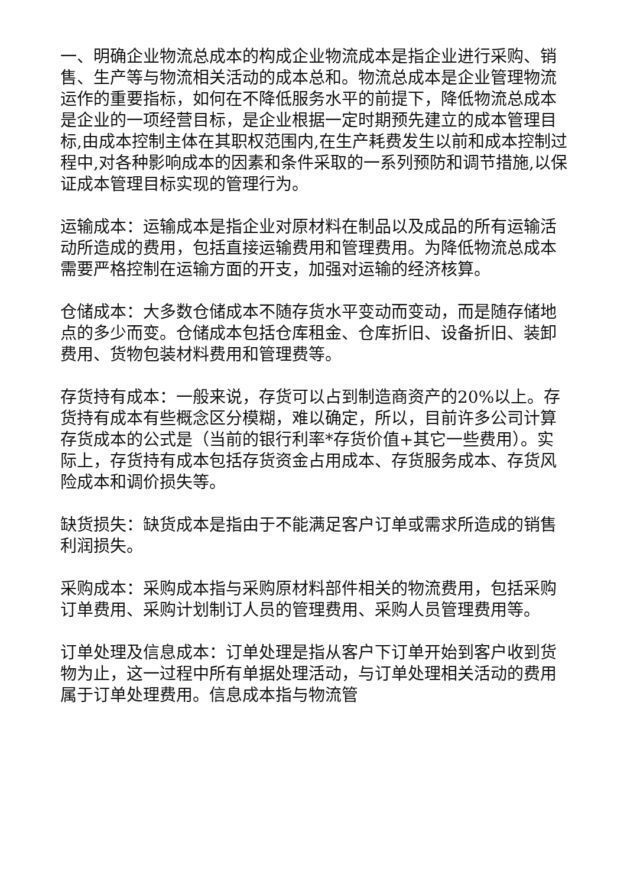一、明确企业物流总成本的构成企业物流成本是指企业进行采购、销售、生产等与物流相关活动的成本总和。物流总成本是企业管理物流运作的重要指标，如何在不降低服务水平的前提下，降低物流总成本是企业的一项经营目标，是企业根据一定时期预先建立的成本管理目标,由成本控制主体在其职权范围内,在生产耗费发生以前和成本控制过程中,对各种影响成本的因素和条件采取的一系列预防和调节措施,以保证成本管理目标实现的管理行为。
运输成本：运输成本是指企业对原材料在制品以及成品的所有运输活动所造成的费用，包括直接运输费用和管理费用。为降低物流总成本需要严格控制在运输方面的开支，加强对运输的经济核算。
仓储成本：大多数仓储成本不随存货水平变动而变动，而是随存储地点的多少而变。仓储成本包括仓库租金、仓库折旧、设备折旧、装卸费用、货物包装材料费用和管理费等。
存货持有成本：一般来说，存货可以占到制造商资产的20%以上。存货持有成本有些概念区分模糊，难以确定，所以，目前许多公司计算存货成本的公式是（当前的银行利率*存货价值+其它一些费用）。实际上，存货持有成本包括存货资金占用成本、存货服务成本、存货风险成本和调价损失等。
缺货损失：缺货成本是指由于不能满足客户订单或需求所造成的销售利润损失。
采购成本：采购成本指与采购原材料部件相关的物流费用，包括采购订单费用、采购计划制订人员的管理费用、采购人员管理费用等。
订单处理及信息成本：订单处理是指从客户下订单开始到客户收到货物为止，这一过程中所有单据处理活动，与订单处理相关活动的费用属于订单处理费用。信息成本指与物流管